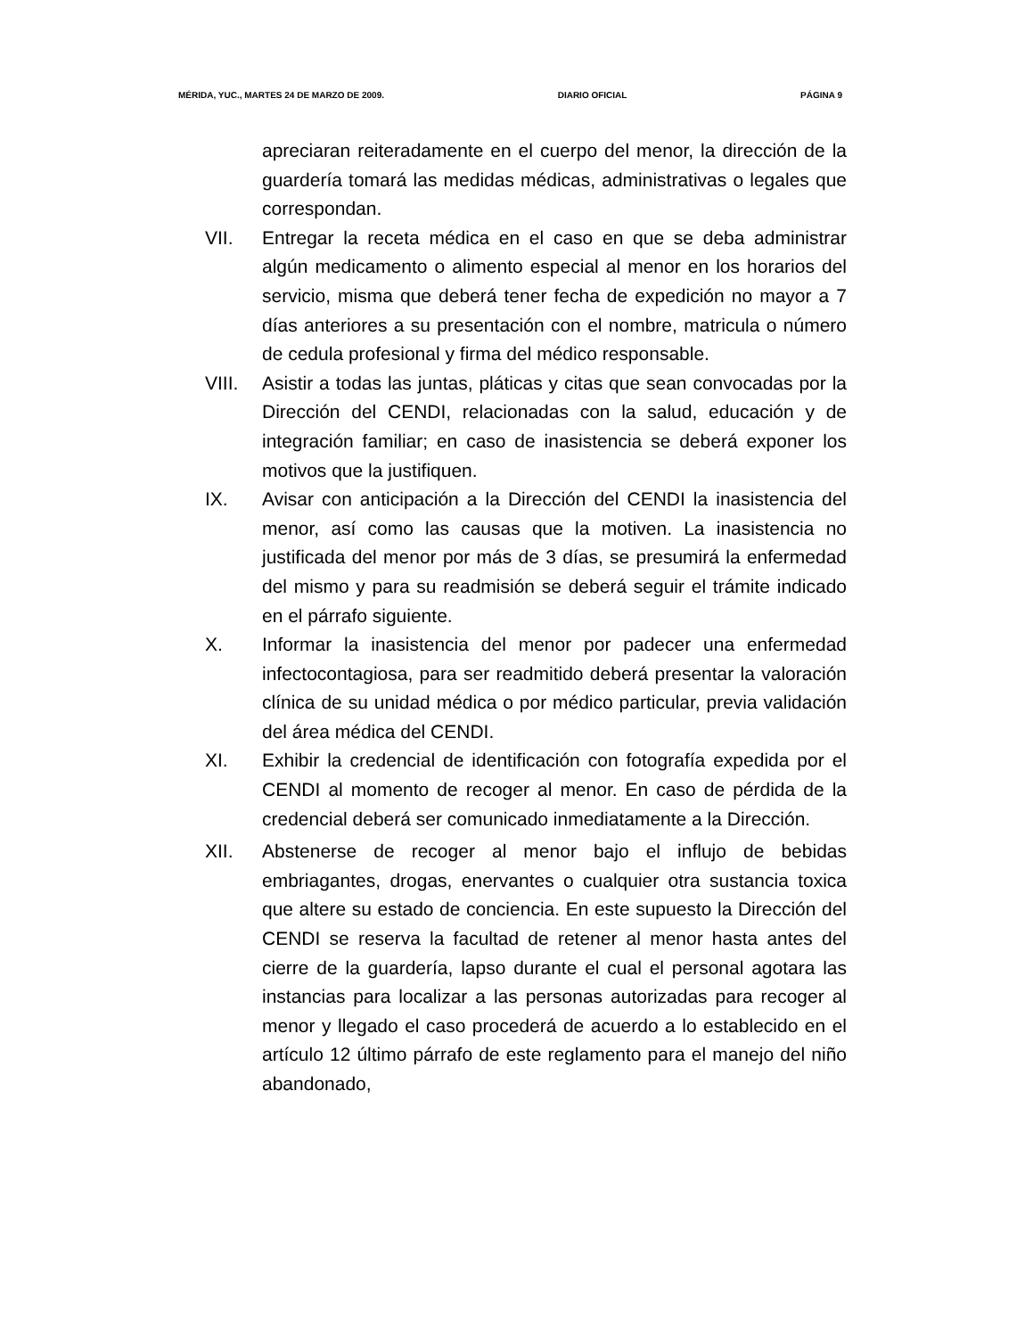MÉRIDA, YUC., MARTES 24 DE MARZO DE 2009. DIARIO OFICIAL PÁGINA 9
apreciaran reiteradamente en el cuerpo del menor, la dirección de la guardería tomará las medidas médicas, administrativas o legales que correspondan.
VII. Entregar la receta médica en el caso en que se deba administrar algún medicamento o alimento especial al menor en los horarios del servicio, misma que deberá tener fecha de expedición no mayor a 7 días anteriores a su presentación con el nombre, matricula o número de cedula profesional y firma del médico responsable.
VIII. Asistir a todas las juntas, pláticas y citas que sean convocadas por la Dirección del CENDI, relacionadas con la salud, educación y de integración familiar; en caso de inasistencia se deberá exponer los motivos que la justifiquen.
IX. Avisar con anticipación a la Dirección del CENDI la inasistencia del menor, así como las causas que la motiven. La inasistencia no justificada del menor por más de 3 días, se presumirá la enfermedad del mismo y para su readmisión se deberá seguir el trámite indicado en el párrafo siguiente.
X. Informar la inasistencia del menor por padecer una enfermedad infectocontagiosa, para ser readmitido deberá presentar la valoración clínica de su unidad médica o por médico particular, previa validación del área médica del CENDI.
XI. Exhibir la credencial de identificación con fotografía expedida por el CENDI al momento de recoger al menor. En caso de pérdida de la credencial deberá ser comunicado inmediatamente a la Dirección.
XII. Abstenerse de recoger al menor bajo el influjo de bebidas embriagantes, drogas, enervantes o cualquier otra sustancia toxica que altere su estado de conciencia. En este supuesto la Dirección del CENDI se reserva la facultad de retener al menor hasta antes del cierre de la guardería, lapso durante el cual el personal agotara las instancias para localizar a las personas autorizadas para recoger al menor y llegado el caso procederá de acuerdo a lo establecido en el artículo 12 último párrafo de este reglamento para el manejo del niño abandonado,